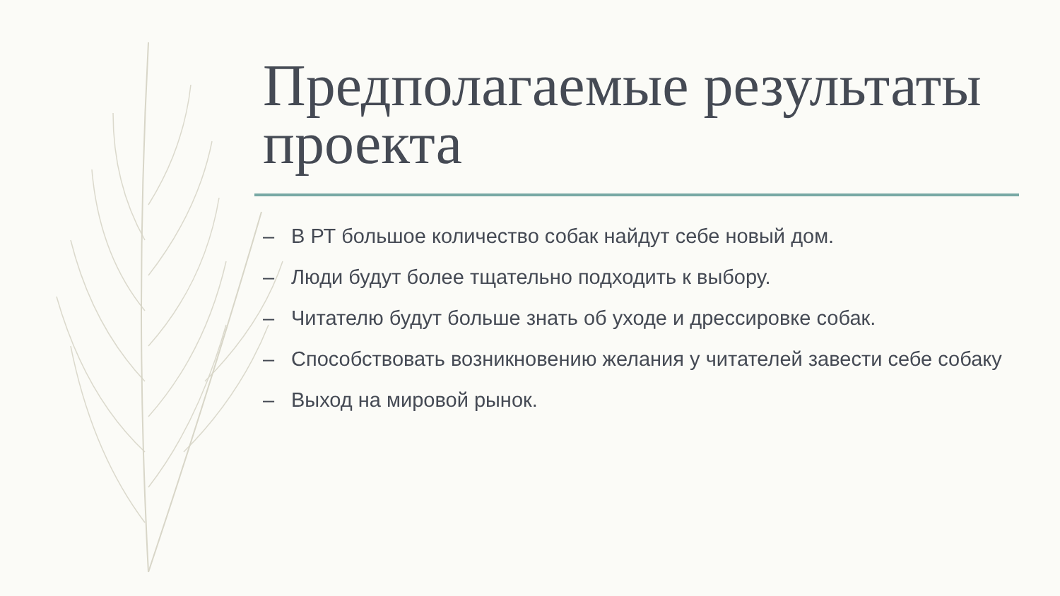Предполагаемые результаты проекта
– В РТ большое количество собак найдут себе новый дом.
– Люди будут более тщательно подходить к выбору.
– Читателю будут больше знать об уходе и дрессировке собак.
– Способствовать возникновению желания у читателей завести себе собаку
– Выход на мировой рынок.